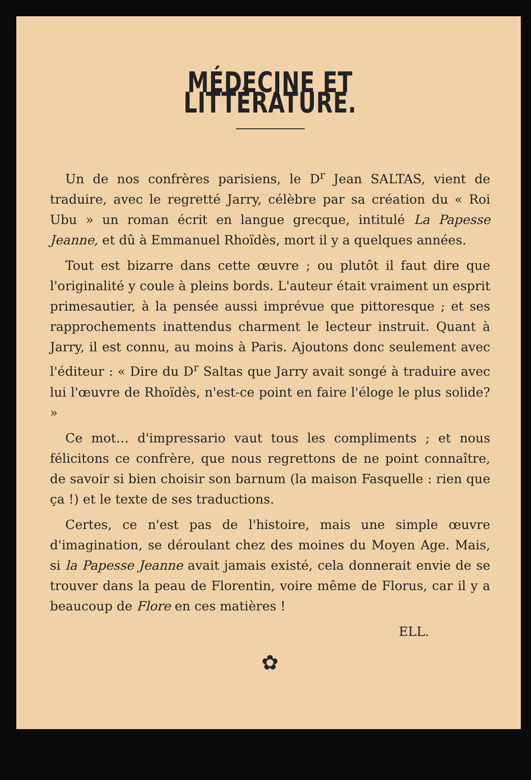MÉDECINE ET LITTÉRATURE.
Un de nos confrères parisiens, le D<sup>r</sup> Jean SALTAS, vient de traduire, avec le regretté Jarry, célèbre par sa création du « Roi Ubu » un roman écrit en langue grecque, intitulé La Papesse Jeanne, et dû à Emmanuel Rhoïdès, mort il y a quelques années.
Tout est bizarre dans cette œuvre ; ou plutôt il faut dire que l'originalité y coule à pleins bords. L'auteur était vraiment un esprit primesautier, à la pensée aussi imprévue que pittoresque ; et ses rapprochements inattendus charment le lecteur instruit. Quant à Jarry, il est connu, au moins à Paris. Ajoutons donc seulement avec l'éditeur : « Dire du D<sup>r</sup> Saltas que Jarry avait songé à traduire avec lui l'œuvre de Rhoïdès, n'est-ce point en faire l'éloge le plus solide? »
Ce mot… d'impressario vaut tous les compliments ; et nous félicitons ce confrère, que nous regrettons de ne point connaître, de savoir si bien choisir son barnum (la maison Fasquelle : rien que ça !) et le texte de ses traductions.
Certes, ce n'est pas de l'histoire, mais une simple œuvre d'imagination, se déroulant chez des moines du Moyen Age. Mais, si la Papesse Jeanne avait jamais existé, cela donnerait envie de se trouver dans la peau de Florentin, voire même de Florus, car il y a beaucoup de Flore en ces matières !
ELL.
✿